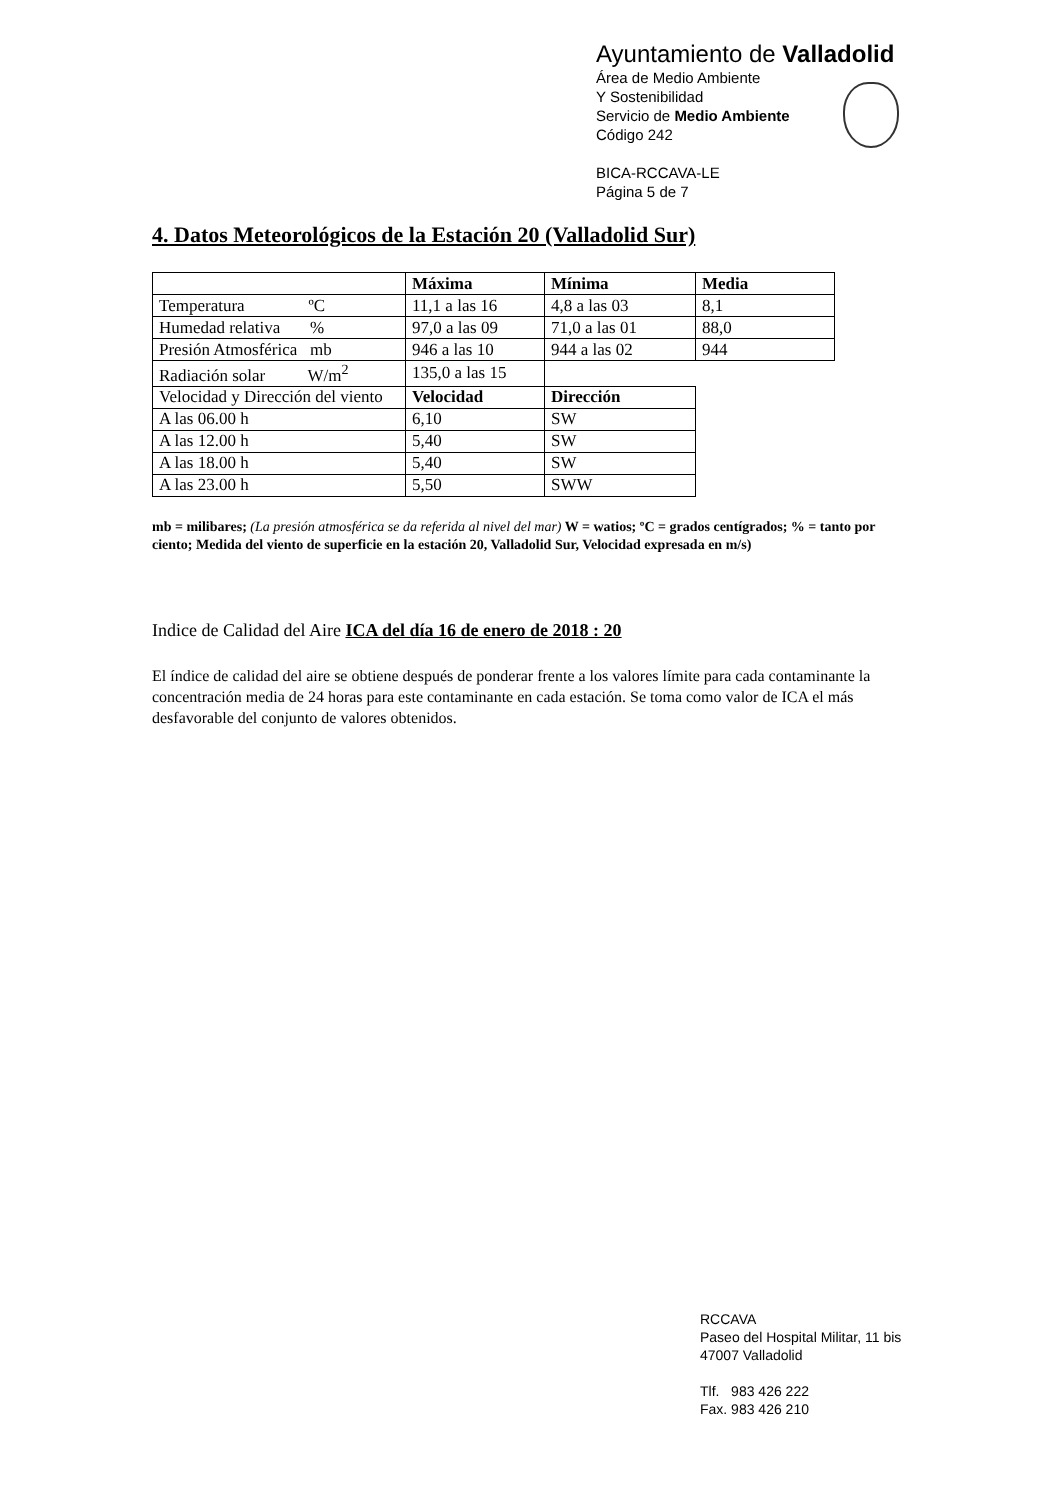Ayuntamiento de Valladolid
Área de Medio Ambiente
Y Sostenibilidad
Servicio de Medio Ambiente
Código 242
BICA-RCCAVA-LE
Página 5 de 7
4. Datos Meteorológicos de la Estación 20 (Valladolid Sur)
| | Máxima | Mínima | Media |
| Temperatura ºC | 11,1 a las 16 | 4,8 a las 03 | 8,1 |
| Humedad relativa % | 97,0 a las 09 | 71,0 a las 01 | 88,0 |
| Presión Atmosférica mb | 946 a las 10 | 944 a las 02 | 944 |
| Radiación solar W/m<sup>2</sup> | 135,0 a las 15 | | |
| Velocidad y Dirección del viento | Velocidad | Dirección | |
| A las 06.00 h | 6,10 | SW | |
| A las 12.00 h | 5,40 | SW | |
| A las 18.00 h | 5,40 | SW | |
| A las 23.00 h | 5,50 | SWW | |
mb = milibares; (La presión atmosférica se da referida al nivel del mar) W = watios; ºC = grados centígrados; % = tanto por ciento; Medida del viento de superficie en la estación 20, Valladolid Sur, Velocidad expresada en m/s)
Indice de Calidad del Aire ICA del día 16 de enero de 2018 : 20
El índice de calidad del aire se obtiene después de ponderar frente a los valores límite para cada contaminante la concentración media de 24 horas para este contaminante en cada estación. Se toma como valor de ICA el más desfavorable del conjunto de valores obtenidos.
RCCAVA
Paseo del Hospital Militar, 11 bis
47007 Valladolid
Tlf. 983 426 222
Fax. 983 426 210